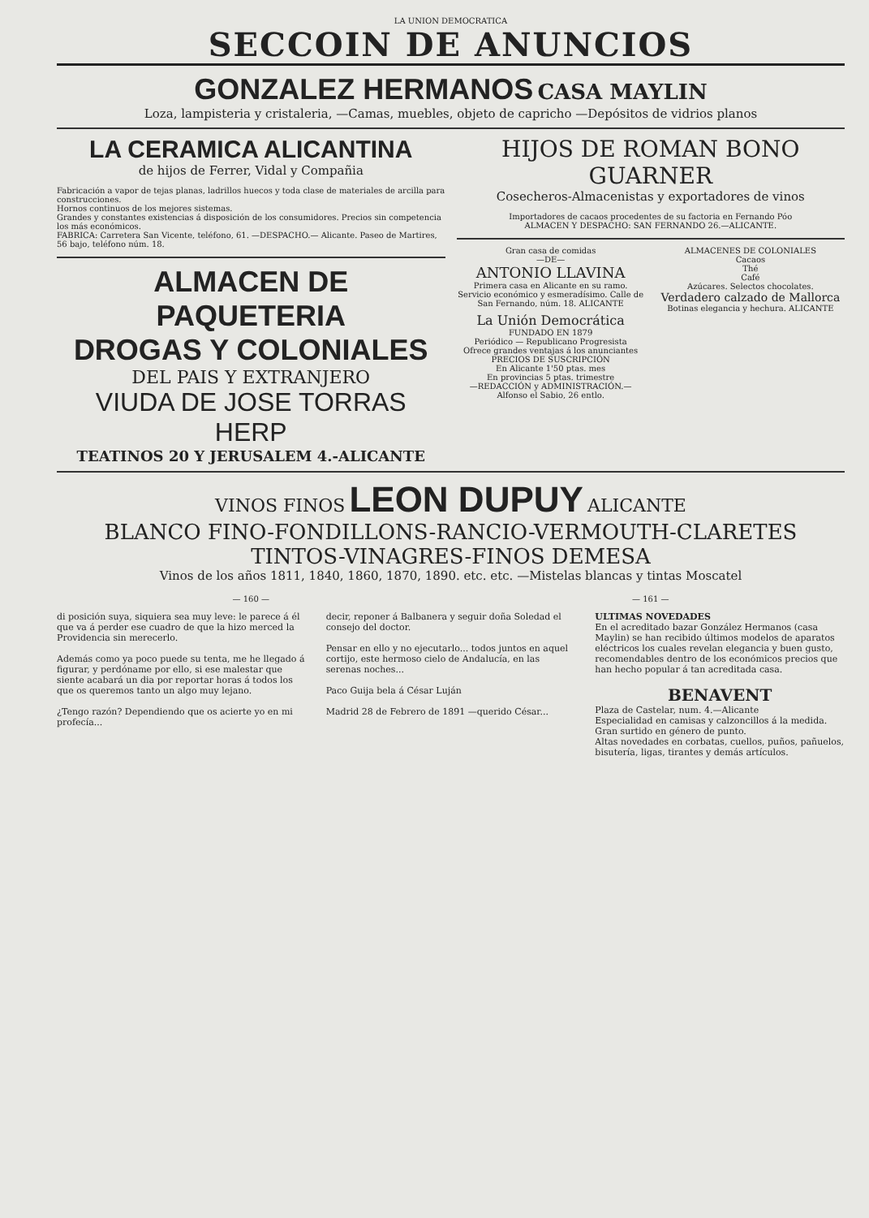LA UNION DEMOCRATICA
SECCOIN DE ANUNCIOS
GONZALEZ HERMANOS CASA MAYLIN
Loza, lampisteria y cristaleria, —Camas, muebles, objeto de capricho —Depósitos de vidrios planos
LA CERAMICA ALICANTINA
de hijos de Ferrer, Vidal y Compañia
Fabricación a vapor de tejas planas, ladrillos huecos y toda clase de materiales de arcilla para construcciones.
Hornos continuos de los mejores sistemas.
Grandes y constantes existencias á disposición de los consumidores. Precios sin competencia los más económicos.
FABRICA: Carretera San Vicente, teléfono, 61. —DESPACHO.— Alicante. Paseo de Martires, 56 bajo, teléfono núm. 18.
ALMACEN DE PAQUETERIA
DROGAS Y COLONIALES
DEL PAIS Y EXTRANJERO
VIUDA DE JOSE TORRAS HERP
TEATINOS 20 Y JERUSALEM 4.-ALICANTE
HIJOS DE ROMAN BONO GUARNER
Cosecheros-Almacenistas y exportadores de vinos
Importadores de cacaos procedentes de su factoria en Fernando Póo
ALMACEN Y DESPACHO: SAN FERNANDO 26.—ALICANTE.
Gran casa de comidas
—DE—
ANTONIO LLAVINA
Primera casa en Alicante en su ramo. Servicio económico y esmeradísimo. Calle de San Fernando, núm. 18. ALICANTE
La Unión Democrática
FUNDADO EN 1879
Periódico — Republicano Progresista
Ofrece grandes ventajas á los anunciantes
PRECIOS DE SUSCRIPCIÓN
En Alicante 1'50 ptas. mes
En provincias 5 ptas. trimestre
—REDACCIÓN y ADMINISTRACIÓN.— Alfonso el Sabio, 26 entlo.
ALMACENES DE COLONIALES
Cacaos
Thé
Café
Azúcares. Selectos chocolates.
Verdadero calzado de Mallorca
Botinas elegancia y hechura. ALICANTE
VINOS FINOS LEON DUPUY ALICANTE
BLANCO FINO-FONDILLONS-RANCIO-VERMOUTH-CLARETES
TINTOS-VINAGRES-FINOS DEMESA
Vinos de los años 1811, 1840, 1860, 1870, 1890. etc. etc. —Mistelas blancas y tintas Moscatel
— 160 — — 161 —
di posición suya, siquiera sea muy leve: le parece á él que va á perder ese cuadro de que la hizo merced la Providencia sin merecerlo.
Además como ya poco puede su tenta, me he llegado á figurar, y perdóname por ello, si ese malestar que siente acabará un dia por reportar horas á todos los que os queremos tanto un algo muy lejano.
¿Tengo razón? Dependiendo que os acierte yo en mi profecía...
decir, reponer á Balbanera y seguir doña Soledad el consejo del doctor.
Pensar en ello y no ejecutarlo... todos juntos en aquel cortijo, este hermoso cielo de Andalucía, en las serenas noches...
Paco Guija bela á César Luján
Madrid 28 de Febrero de 1891 —querido César...
ULTIMAS NOVEDADES
En el acreditado bazar González Hermanos (casa Maylin) se han recibido últimos modelos de aparatos eléctricos los cuales revelan elegancia y buen gusto, recomendables dentro de los económicos precios que han hecho popular á tan acreditada casa.
BENAVENT
Plaza de Castelar, num. 4.—Alicante
Especialidad en camisas y calzoncillos á la medida.
Gran surtido en género de punto.
Altas novedades en corbatas, cuellos, puños, pañuelos, bisutería, ligas, tirantes y demás artículos.